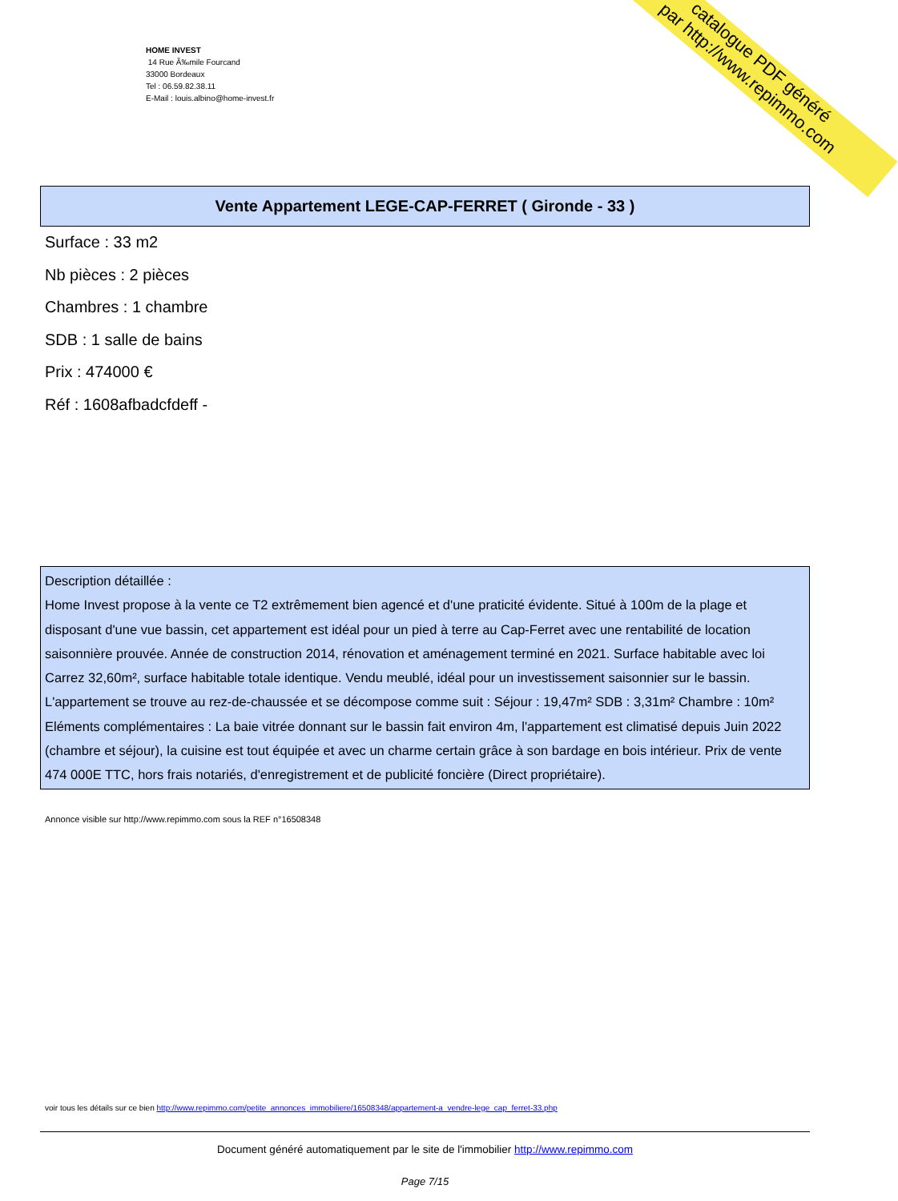HOME INVEST
14 Rue Ã‰mile Fourcand
33000 Bordeaux
Tel : 06.59.82.38.11
E-Mail : louis.albino@home-invest.fr
catalogue PDF généré
par http://www.repimmo.com
Vente Appartement LEGE-CAP-FERRET ( Gironde - 33 )
Surface : 33 m2
Nb pièces : 2 pièces
Chambres : 1 chambre
SDB : 1 salle de bains
Prix : 474000 €
Réf : 1608afbadcfdeff -
Description détaillée :
Home Invest propose à la vente ce T2 extrêmement bien agencé et d'une praticité évidente. Situé à 100m de la plage et disposant d'une vue bassin, cet appartement est idéal pour un pied à terre au Cap-Ferret avec une rentabilité de location saisonnière prouvée. Année de construction 2014, rénovation et aménagement terminé en 2021. Surface habitable avec loi Carrez 32,60m², surface habitable totale identique. Vendu meublé, idéal pour un investissement saisonnier sur le bassin. L'appartement se trouve au rez-de-chaussée et se décompose comme suit : Séjour : 19,47m² SDB : 3,31m² Chambre : 10m² Eléments complémentaires : La baie vitrée donnant sur le bassin fait environ 4m, l'appartement est climatisé depuis Juin 2022 (chambre et séjour), la cuisine est tout équipée et avec un charme certain grâce à son bardage en bois intérieur. Prix de vente 474 000E TTC, hors frais notariés, d'enregistrement et de publicité foncière (Direct propriétaire).
Annonce visible sur http://www.repimmo.com sous la REF n°16508348
voir tous les détails sur ce bien http://www.repimmo.com/petite_annonces_immobiliere/16508348/appartement-a_vendre-lege_cap_ferret-33.php
Document généré automatiquement par le site de l'immobilier http://www.repimmo.com
Page 7/15